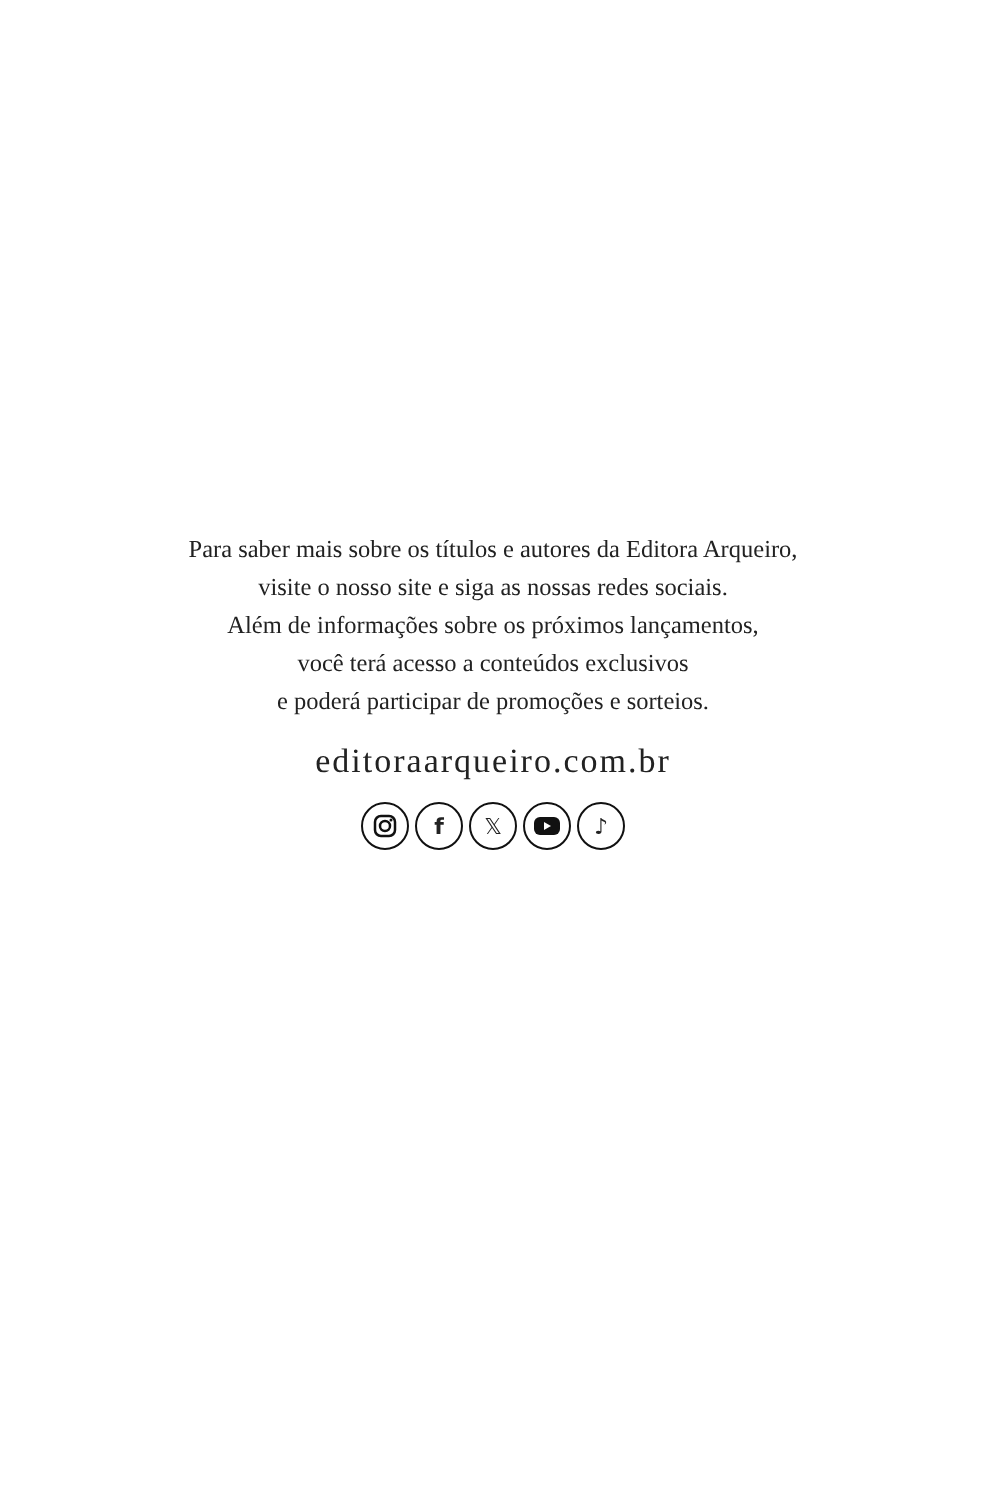Para saber mais sobre os títulos e autores da Editora Arqueiro,
visite o nosso site e siga as nossas redes sociais.
Além de informações sobre os próximos lançamentos,
você terá acesso a conteúdos exclusivos
e poderá participar de promoções e sorteios.
editoraarqueiro.com.br
f 𝕏 ♪